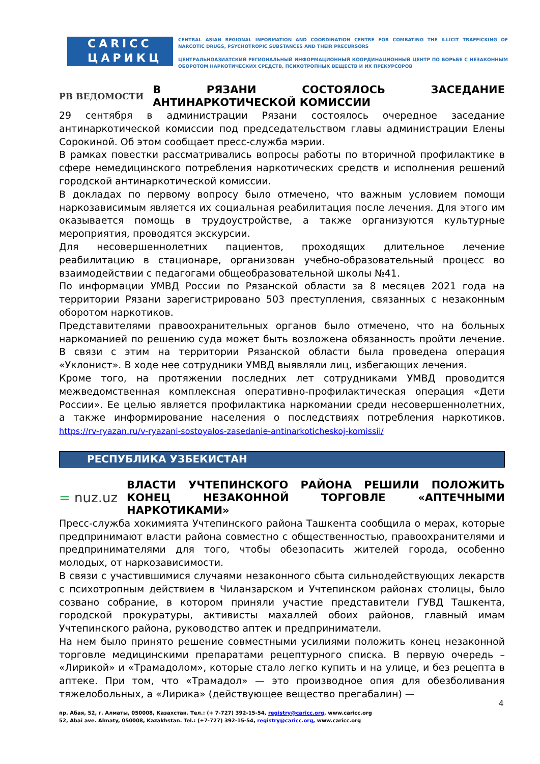CARICC
ЦАРИКЦ
CENTRAL ASIAN REGIONAL INFORMATION AND COORDINATION CENTRE FOR COMBATING THE ILLICIT TRAFFICKING OF NARCOTIC DRUGS, PSYCHOTROPIC SUBSTANCES AND THEIR PRECURSORS
ЦЕНТРАЛЬНОАЗИАТСКИЙ РЕГИОНАЛЬНЫЙ ИНФОРМАЦИОННЫЙ КООРДИНАЦИОННЫЙ ЦЕНТР ПО БОРЬБЕ С НЕЗАКОННЫМ ОБОРОТОМ НАРКОТИЧЕСКИХ СРЕДСТВ, ПСИХОТРОПНЫХ ВЕЩЕСТВ И ИХ ПРЕКУРСОРОВ
РВ ВЕДОМОСТИ В РЯЗАНИ СОСТОЯЛОСЬ ЗАСЕДАНИЕ АНТИНАРКОТИЧЕСКОЙ КОМИССИИ
29 сентября в администрации Рязани состоялось очередное заседание антинаркотической комиссии под председательством главы администрации Елены Сорокиной. Об этом сообщает пресс-служба мэрии.
В рамках повестки рассматривались вопросы работы по вторичной профилактике в сфере немедицинского потребления наркотических средств и исполнения решений городской антинаркотической комиссии.
В докладах по первому вопросу было отмечено, что важным условием помощи наркозависимым является их социальная реабилитация после лечения. Для этого им оказывается помощь в трудоустройстве, а также организуются культурные мероприятия, проводятся экскурсии.
Для несовершеннолетних пациентов, проходящих длительное лечение реабилитацию в стационаре, организован учебно-образовательный процесс во взаимодействии с педагогами общеобразовательной школы №41.
По информации УМВД России по Рязанской области за 8 месяцев 2021 года на территории Рязани зарегистрировано 503 преступления, связанных с незаконным оборотом наркотиков.
Представителями правоохранительных органов было отмечено, что на больных наркоманией по решению суда может быть возложена обязанность пройти лечение. В связи с этим на территории Рязанской области была проведена операция «Уклонист». В ходе нее сотрудники УМВД выявляли лиц, избегающих лечения.
Кроме того, на протяжении последних лет сотрудниками УМВД проводится межведомственная комплексная оперативно-профилактическая операция «Дети России». Ее целью является профилактика наркомании среди несовершеннолетних, а также информирование населения о последствиях потребления наркотиков. https://rv-ryazan.ru/v-ryazani-sostoyalos-zasedanie-antinarkoticheskoj-komissii/
РЕСПУБЛИКА УЗБЕКИСТАН
= nuz.uz ВЛАСТИ УЧТЕПИНСКОГО РАЙОНА РЕШИЛИ ПОЛОЖИТЬ КОНЕЦ НЕЗАКОННОЙ ТОРГОВЛЕ «АПТЕЧНЫМИ НАРКОТИКАМИ»
Пресс-служба хокимията Учтепинского района Ташкента сообщила о мерах, которые предпринимают власти района совместно с общественностью, правоохранителями и предпринимателями для того, чтобы обезопасить жителей города, особенно молодых, от наркозависимости.
В связи с участившимися случаями незаконного сбыта сильнодействующих лекарств с психотропным действием в Чиланзарском и Учтепинском районах столицы, было созвано собрание, в котором приняли участие представители ГУВД Ташкента, городской прокуратуры, активисты махаллей обоих районов, главный имам Учтепинского района, руководство аптек и предприниматели.
На нем было принято решение совместными усилиями положить конец незаконной торговле медицинскими препаратами рецептурного списка. В первую очередь – «Лирикой» и «Трамадолом», которые стало легко купить и на улице, и без рецепта в аптеке. При том, что «Трамадол» — это производное опия для обезболивания тяжелобольных, а «Лирика» (действующее вещество прегабалин) —
4
пр. Абая, 52, г. Алматы, 050008, Казахстан. Тел.: (+ 7-727) 392-15-54, registry@caricc.org, www.caricc.org
52, Abai ave. Almaty, 050008, Kazakhstan. Tel.: (+7-727) 392-15-54, registry@caricc.org, www.caricc.org